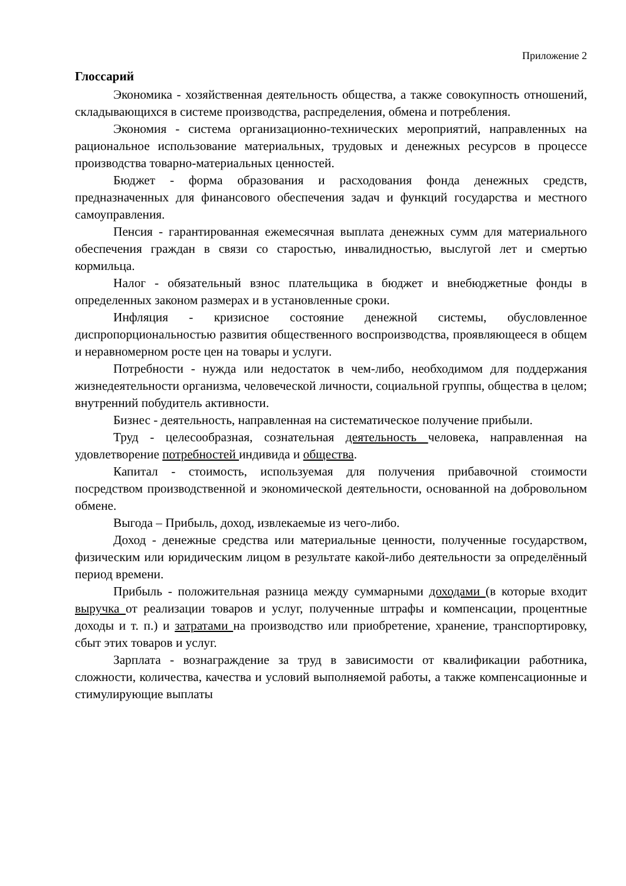Приложение 2
Глоссарий
Экономика - хозяйственная деятельность общества, а также совокупность отношений, складывающихся в системе производства, распределения, обмена и потребления.
Экономия - система организационно-технических мероприятий, направленных на рациональное использование материальных, трудовых и денежных ресурсов в процессе производства товарно-материальных ценностей.
Бюджет - форма образования и расходования фонда денежных средств, предназначенных для финансового обеспечения задач и функций государства и местного самоуправления.
Пенсия - гарантированная ежемесячная выплата денежных сумм для материального обеспечения граждан в связи со старостью, инвалидностью, выслугой лет и смертью кормильца.
Налог - обязательный взнос плательщика в бюджет и внебюджетные фонды в определенных законом размерах и в установленные сроки.
Инфляция - кризисное состояние денежной системы, обусловленное диспропорциональностью развития общественного воспроизводства, проявляющееся в общем и неравномерном росте цен на товары и услуги.
Потребности - нужда или недостаток в чем-либо, необходимом для поддержания жизнедеятельности организма, человеческой личности, социальной группы, общества в целом; внутренний побудитель активности.
Бизнес - деятельность, направленная на систематическое получение прибыли.
Труд - целесообразная, сознательная деятельность человека, направленная на удовлетворение потребностей индивида и общества.
Капитал - стоимость, используемая для получения прибавочной стоимости посредством производственной и экономической деятельности, основанной на добровольном обмене.
Выгода – Прибыль, доход, извлекаемые из чего-либо.
Доход - денежные средства или материальные ценности, полученные государством, физическим или юридическим лицом в результате какой-либо деятельности за определённый период времени.
Прибыль - положительная разница между суммарными доходами (в которые входит выручка от реализации товаров и услуг, полученные штрафы и компенсации, процентные доходы и т. п.) и затратами на производство или приобретение, хранение, транспортировку, сбыт этих товаров и услуг.
Зарплата - вознаграждение за труд в зависимости от квалификации работника, сложности, количества, качества и условий выполняемой работы, а также компенсационные и стимулирующие выплаты